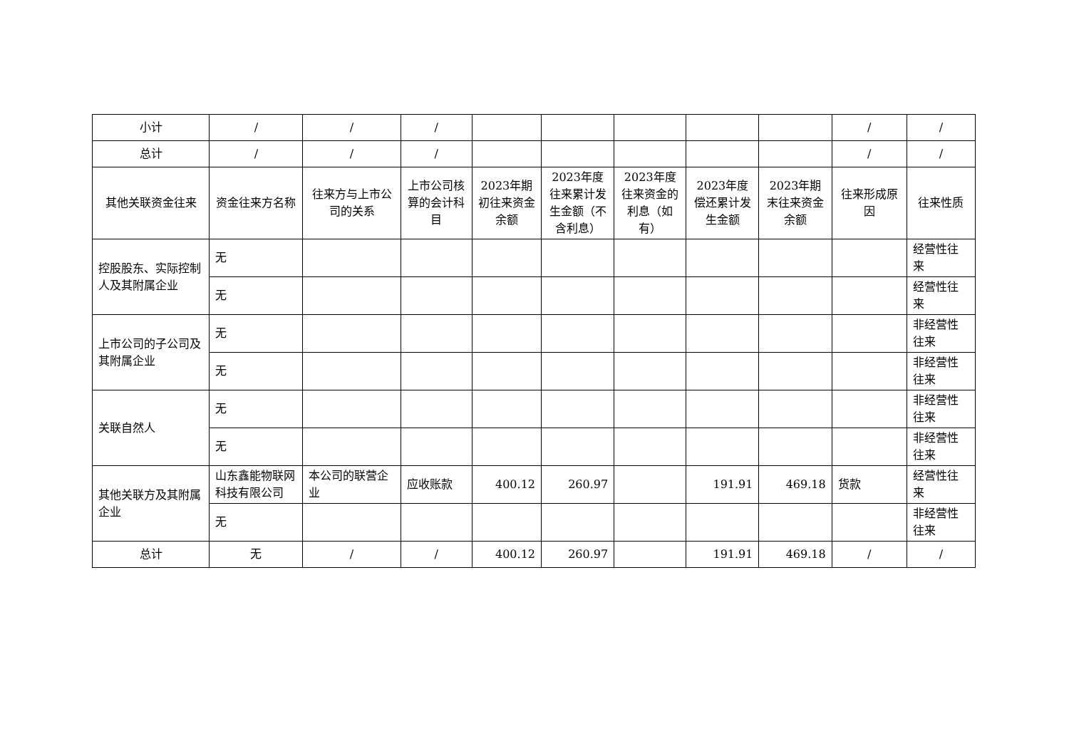| 小计 | / | / | / | | | | | | / | / |
| 总计 | / | / | / | | | | | | / | / |
| 其他关联资金往来 | 资金往来方名称 | 往来方与上市公司的关系 | 上市公司核算的会计科目 | 2023年期初往来资金余额 | 2023年度往来累计发生金额（不含利息） | 2023年度往来资金的利息（如有） | 2023年度偿还累计发生金额 | 2023年期末往来资金余额 | 往来形成原因 | 往来性质 |
| 控股股东、实际控制人及其附属企业 | 无 | | | | | | | | | 经营性往来 |
| | 无 | | | | | | | | | 经营性往来 |
| 上市公司的子公司及其附属企业 | 无 | | | | | | | | | 非经营性往来 |
| | 无 | | | | | | | | | 非经营性往来 |
| 关联自然人 | 无 | | | | | | | | | 非经营性往来 |
| | 无 | | | | | | | | | 非经营性往来 |
| 其他关联方及其附属企业 | 山东鑫能物联网科技有限公司 | 本公司的联营企业 | 应收账款 | 400.12 | 260.97 | | 191.91 | 469.18 | 货款 | 经营性往来 |
| | 无 | | | | | | | | | 非经营性往来 |
| 总计 | 无 | / | / | 400.12 | 260.97 | | 191.91 | 469.18 | / | / |